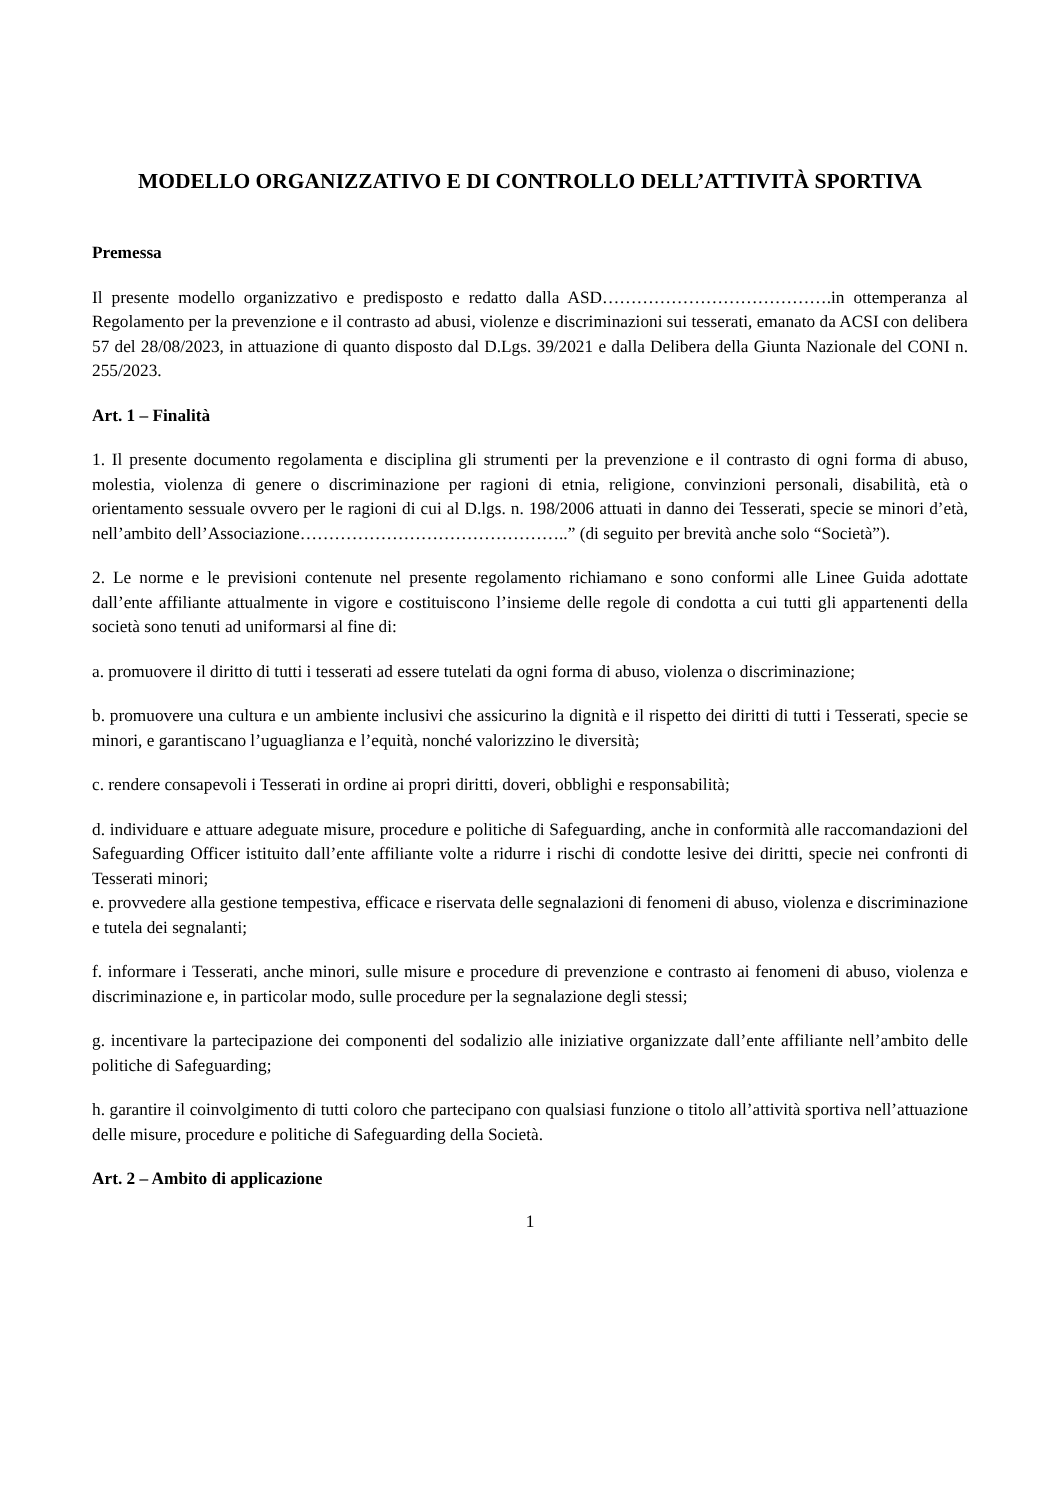MODELLO ORGANIZZATIVO E DI CONTROLLO DELL’ATTIVITÀ SPORTIVA
Premessa
Il presente modello organizzativo e predisposto e redatto dalla ASD………………………………….in ottemperanza al Regolamento per la prevenzione e il contrasto ad abusi, violenze e discriminazioni sui tesserati, emanato da ACSI con delibera 57 del 28/08/2023, in attuazione di quanto disposto dal D.Lgs. 39/2021 e dalla Delibera della Giunta Nazionale del CONI n. 255/2023.
Art. 1 – Finalità
1. Il presente documento regolamenta e disciplina gli strumenti per la prevenzione e il contrasto di ogni forma di abuso, molestia, violenza di genere o discriminazione per ragioni di etnia, religione, convinzioni personali, disabilità, età o orientamento sessuale ovvero per le ragioni di cui al D.lgs. n. 198/2006 attuati in danno dei Tesserati, specie se minori d’età, nell’ambito dell’Associazione………………………………………..” (di seguito per brevità anche solo “Società”).
2. Le norme e le previsioni contenute nel presente regolamento richiamano e sono conformi alle Linee Guida adottate dall’ente affiliante attualmente in vigore e costituiscono l’insieme delle regole di condotta a cui tutti gli appartenenti della società sono tenuti ad uniformarsi al fine di:
a. promuovere il diritto di tutti i tesserati ad essere tutelati da ogni forma di abuso, violenza o discriminazione;
b. promuovere una cultura e un ambiente inclusivi che assicurino la dignità e il rispetto dei diritti di tutti i Tesserati, specie se minori, e garantiscano l’uguaglianza e l’equità, nonché valorizzino le diversità;
c. rendere consapevoli i Tesserati in ordine ai propri diritti, doveri, obblighi e responsabilità;
d. individuare e attuare adeguate misure, procedure e politiche di Safeguarding, anche in conformità alle raccomandazioni del Safeguarding Officer istituito dall’ente affiliante volte a ridurre i rischi di condotte lesive dei diritti, specie nei confronti di Tesserati minori;
e. provvedere alla gestione tempestiva, efficace e riservata delle segnalazioni di fenomeni di abuso, violenza e discriminazione e tutela dei segnalanti;
f. informare i Tesserati, anche minori, sulle misure e procedure di prevenzione e contrasto ai fenomeni di abuso, violenza e discriminazione e, in particolar modo, sulle procedure per la segnalazione degli stessi;
g. incentivare la partecipazione dei componenti del sodalizio alle iniziative organizzate dall’ente affiliante nell’ambito delle politiche di Safeguarding;
h. garantire il coinvolgimento di tutti coloro che partecipano con qualsiasi funzione o titolo all’attività sportiva nell’attuazione delle misure, procedure e politiche di Safeguarding della Società.
Art. 2 – Ambito di applicazione
1